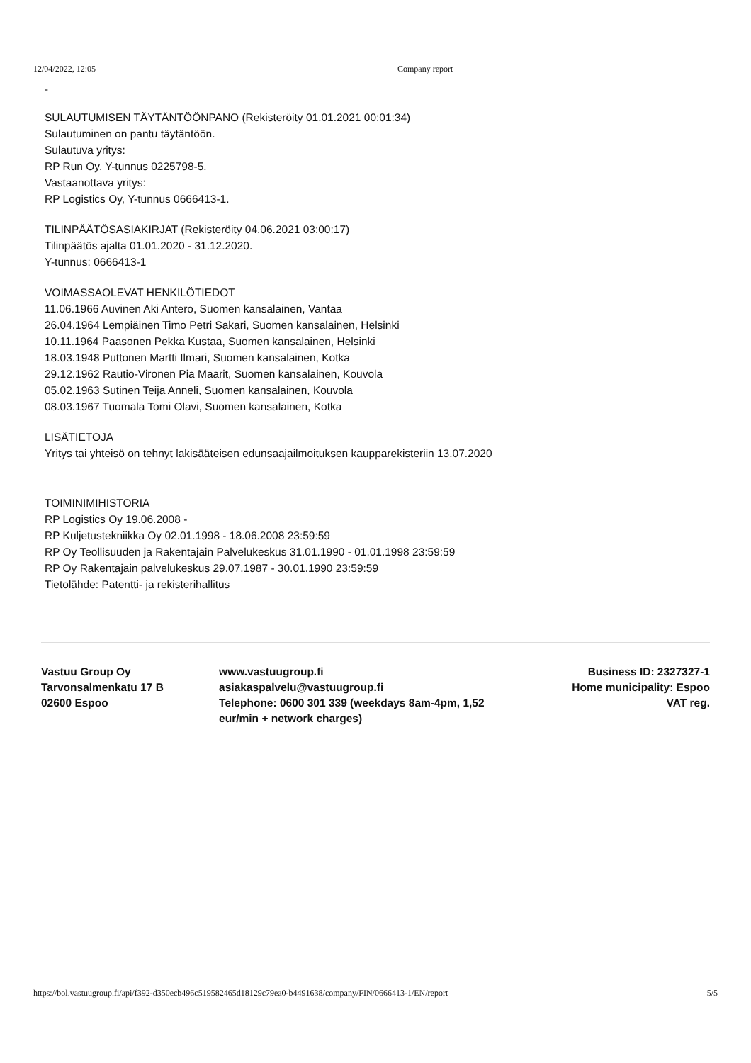12/04/2022, 12:05 Company report
-
SULAUTUMISEN TÄYTÄNTÖÖNPANO (Rekisteröity 01.01.2021 00:01:34)
Sulautuminen on pantu täytäntöön.
Sulautuva yritys:
RP Run Oy, Y-tunnus 0225798-5.
Vastaanottava yritys:
RP Logistics Oy, Y-tunnus 0666413-1.
TILINPÄÄTÖSASIAKIRJAT (Rekisteröity 04.06.2021 03:00:17)
Tilinpäätös ajalta 01.01.2020 - 31.12.2020.
Y-tunnus: 0666413-1
VOIMASSAOLEVAT HENKILÖTIEDOT
11.06.1966 Auvinen Aki Antero, Suomen kansalainen, Vantaa
26.04.1964 Lempiäinen Timo Petri Sakari, Suomen kansalainen, Helsinki
10.11.1964 Paasonen Pekka Kustaa, Suomen kansalainen, Helsinki
18.03.1948 Puttonen Martti Ilmari, Suomen kansalainen, Kotka
29.12.1962 Rautio-Vironen Pia Maarit, Suomen kansalainen, Kouvola
05.02.1963 Sutinen Teija Anneli, Suomen kansalainen, Kouvola
08.03.1967 Tuomala Tomi Olavi, Suomen kansalainen, Kotka
LISÄTIETOJA
Yritys tai yhteisö on tehnyt lakisääteisen edunsaajailmoituksen kaupparekisteriin 13.07.2020
TOIMINIMIHISTORIA
RP Logistics Oy 19.06.2008 -
RP Kuljetustekniikka Oy 02.01.1998 - 18.06.2008 23:59:59
RP Oy Teollisuuden ja Rakentajain Palvelukeskus 31.01.1990 - 01.01.1998 23:59:59
RP Oy Rakentajain palvelukeskus 29.07.1987 - 30.01.1990 23:59:59
Tietolähde: Patentti- ja rekisterihallitus
Vastuu Group Oy
Tarvonsalmenkatu 17 B
02600 Espoo
www.vastuugroup.fi
asiakaspalvelu@vastuugroup.fi
Telephone: 0600 301 339 (weekdays 8am-4pm, 1,52 eur/min + network charges)
Business ID: 2327327-1
Home municipality: Espoo
VAT reg.
https://bol.vastuugroup.fi/api/f392-d350ecb496c519582465d18129c79ea0-b4491638/company/FIN/0666413-1/EN/report 5/5